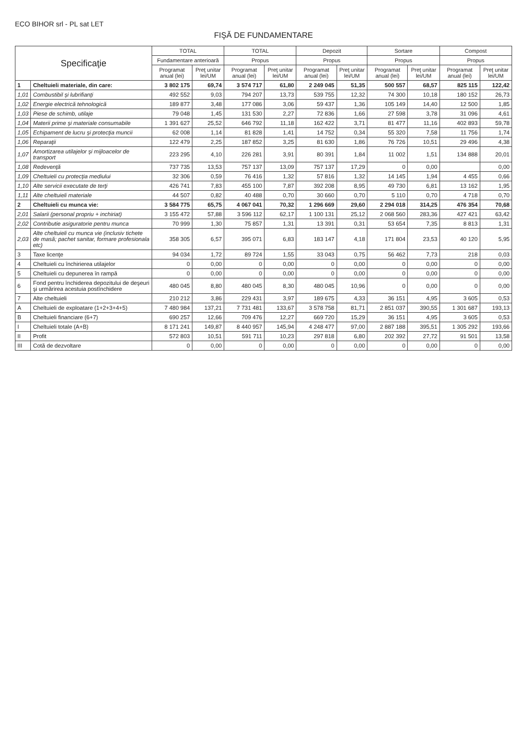ECO BIHOR srl - PL sat LET
FIŞĂ DE FUNDAMENTARE
| Specificaţie | | TOTAL | | TOTAL | | Depozit | | Sortare | | Compost | |
| --- | --- | --- | --- | --- | --- | --- | --- | --- | --- | --- | --- |
| | | Fundamentare anterioară | | Propus | | Propus | | Propus | | Propus | |
| | | Programat anual (lei) | Preţ unitar lei/UM | Programat anual (lei) | Preţ unitar lei/UM | Programat anual (lei) | Preţ unitar lei/UM | Programat anual (lei) | Preţ unitar lei/UM | Programat anual (lei) | Preţ unitar lei/UM |
| 1 | Cheltuieli materiale, din care: | 3 802 175 | 69,74 | 3 574 717 | 61,80 | 2 249 045 | 51,35 | 500 557 | 68,57 | 825 115 | 122,42 |
| 1,01 | Combustibil şi lubrifianţi | 492 552 | 9,03 | 794 207 | 13,73 | 539 755 | 12,32 | 74 300 | 10,18 | 180 152 | 26,73 |
| 1,02 | Energie electrică tehnologică | 189 877 | 3,48 | 177 086 | 3,06 | 59 437 | 1,36 | 105 149 | 14,40 | 12 500 | 1,85 |
| 1,03 | Piese de schimb, utilaje | 79 048 | 1,45 | 131 530 | 2,27 | 72 836 | 1,66 | 27 598 | 3,78 | 31 096 | 4,61 |
| 1,04 | Materii prime şi materiale consumabile | 1 391 627 | 25,52 | 646 792 | 11,18 | 162 422 | 3,71 | 81 477 | 11,16 | 402 893 | 59,78 |
| 1,05 | Echipament de lucru şi protecţia muncii | 62 008 | 1,14 | 81 828 | 1,41 | 14 752 | 0,34 | 55 320 | 7,58 | 11 756 | 1,74 |
| 1,06 | Reparaţii | 122 479 | 2,25 | 187 852 | 3,25 | 81 630 | 1,86 | 76 726 | 10,51 | 29 496 | 4,38 |
| 1,07 | Amortizarea utilajelor şi mijloacelor de transport | 223 295 | 4,10 | 226 281 | 3,91 | 80 391 | 1,84 | 11 002 | 1,51 | 134 888 | 20,01 |
| 1,08 | Redevenţă | 737 735 | 13,53 | 757 137 | 13,09 | 757 137 | 17,29 | 0 | 0,00 | | 0,00 |
| 1,09 | Cheltuieli cu protecţia mediului | 32 306 | 0,59 | 76 416 | 1,32 | 57 816 | 1,32 | 14 145 | 1,94 | 4 455 | 0,66 |
| 1,10 | Alte servicii executate de terţi | 426 741 | 7,83 | 455 100 | 7,87 | 392 208 | 8,95 | 49 730 | 6,81 | 13 162 | 1,95 |
| 1,11 | Alte cheltuieli materiale | 44 507 | 0,82 | 40 488 | 0,70 | 30 660 | 0,70 | 5 110 | 0,70 | 4 718 | 0,70 |
| 2 | Cheltuieli cu munca vie: | 3 584 775 | 65,75 | 4 067 041 | 70,32 | 1 296 669 | 29,60 | 2 294 018 | 314,25 | 476 354 | 70,68 |
| 2,01 | Salarii (personal propriu + inchiriat) | 3 155 472 | 57,88 | 3 596 112 | 62,17 | 1 100 131 | 25,12 | 2 068 560 | 283,36 | 427 421 | 63,42 |
| 2,02 | Contributie asiguratorie pentru munca | 70 999 | 1,30 | 75 857 | 1,31 | 13 391 | 0,31 | 53 654 | 7,35 | 8 813 | 1,31 |
| 2,03 | Alte cheltuieli cu munca vie (inclusiv tichete de masă; pachet sanitar, formare profesionala etc) | 358 305 | 6,57 | 395 071 | 6,83 | 183 147 | 4,18 | 171 804 | 23,53 | 40 120 | 5,95 |
| 3 | Taxe licenţe | 94 034 | 1,72 | 89 724 | 1,55 | 33 043 | 0,75 | 56 462 | 7,73 | 218 | 0,03 |
| 4 | Cheltuieli cu închirierea utilajelor | 0 | 0,00 | 0 | 0,00 | 0 | 0,00 | 0 | 0,00 | 0 | 0,00 |
| 5 | Cheltuieli cu depunerea în rampă | 0 | 0,00 | 0 | 0,00 | 0 | 0,00 | 0 | 0,00 | 0 | 0,00 |
| 6 | Fond pentru închiderea depozitului de deşeuri şi urmărirea acestuia postînchidere | 480 045 | 8,80 | 480 045 | 8,30 | 480 045 | 10,96 | 0 | 0,00 | 0 | 0,00 |
| 7 | Alte cheltuieli | 210 212 | 3,86 | 229 431 | 3,97 | 189 675 | 4,33 | 36 151 | 4,95 | 3 605 | 0,53 |
| A | Cheltuieli de exploatare (1+2+3+4+5) | 7 480 984 | 137,21 | 7 731 481 | 133,67 | 3 578 758 | 81,71 | 2 851 037 | 390,55 | 1 301 687 | 193,13 |
| B | Cheltuieli financiare (6+7) | 690 257 | 12,66 | 709 476 | 12,27 | 669 720 | 15,29 | 36 151 | 4,95 | 3 605 | 0,53 |
| I | Cheltuieli totale (A+B) | 8 171 241 | 149,87 | 8 440 957 | 145,94 | 4 248 477 | 97,00 | 2 887 188 | 395,51 | 1 305 292 | 193,66 |
| II | Profit | 572 803 | 10,51 | 591 711 | 10,23 | 297 818 | 6,80 | 202 392 | 27,72 | 91 501 | 13,58 |
| III | Cotă de dezvoltare | 0 | 0,00 | 0 | 0,00 | 0 | 0,00 | 0 | 0,00 | 0 | 0,00 |